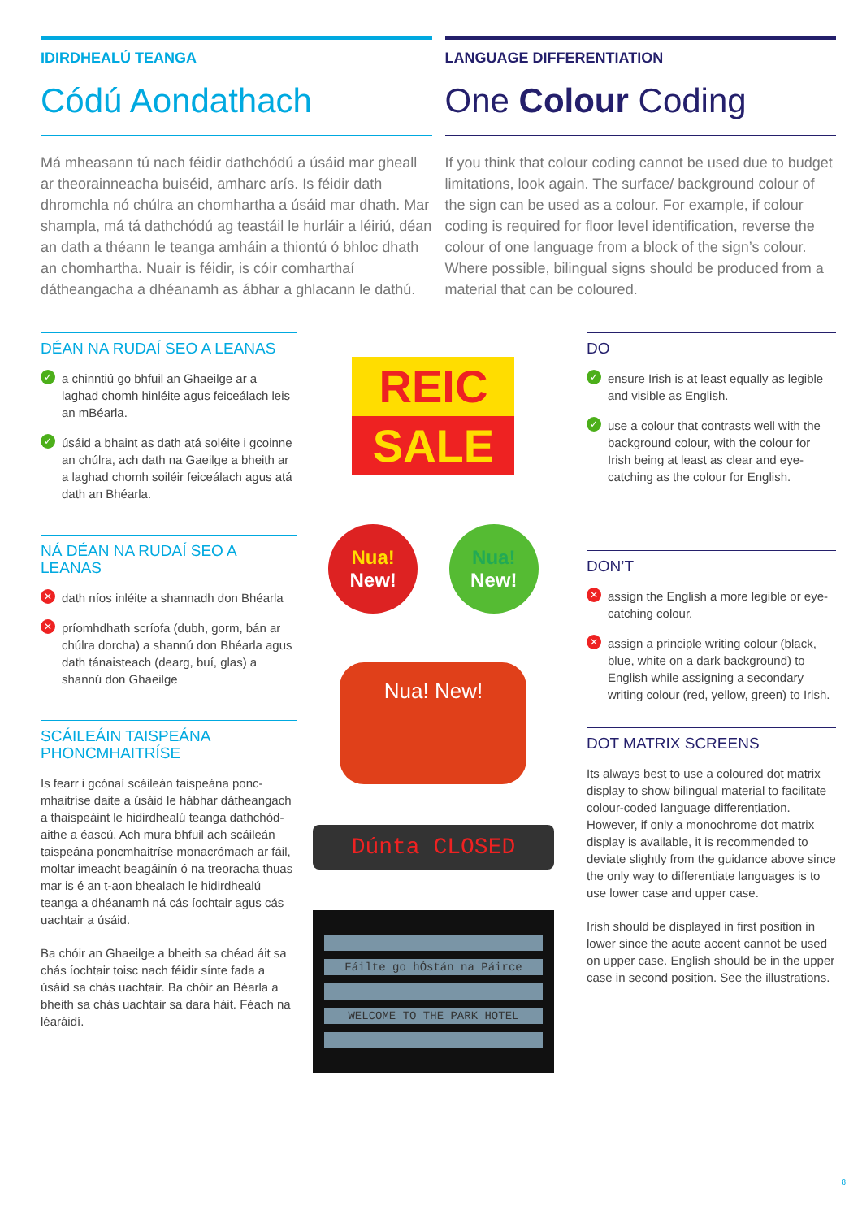IDIRDHEALÚ TEANGA
Códú Aondathach
Má mheasann tú nach féidir dathchódú a úsáid mar gheall ar theorainneacha buiséid, amharc arís. Is féidir dath dhromchla nó chúlra an chomhartha a úsáid mar dhath. Mar shampla, má tá dathchódú ag teastáil le hurláir a léiriú, déan an dath a théann le teanga amháin a thiontú ó bhloc dhath an chomhartha. Nuair is féidir, is cóir comharthaí dátheangacha a dhéanamh as ábhar a ghlacann le dathú.
LANGUAGE DIFFERENTIATION
One Colour Coding
If you think that colour coding cannot be used due to budget limitations, look again. The surface/ background colour of the sign can be used as a colour. For example, if colour coding is required for floor level identification, reverse the colour of one language from a block of the sign’s colour. Where possible, bilingual signs should be produced from a material that can be coloured.
DÉAN NA RUDAÍ SEO A LEANAS
✓ a chinntiú go bhfuil an Ghaeilge ar a laghad chomh hinléite agus feiceálach leis an mBéarla.
✓ úsáid a bhaint as dath atá soléite i gcoinne an chúlra, ach dath na Gaeilge a bheith ar a laghad chomh soiléir feiceálach agus atá dath an Bhéarla.
NÁ DÉAN NA RUDAÍ SEO A LEANAS
✕ dath níos inléite a shannadh don Bhéarla
✕ príomhdhath scríofa (dubh, gorm, bán ar chúlra dorcha) a shannú don Bhéarla agus dath tánaisteach (dearg, buí, glas) a shannú don Ghaeilge
SCÁILEÁIN TAISPEÁNA PHONCMHAITRÍSE
Is fearr i gcónaí scáileán taispeána ponc-mhaitríse daite a úsáid le hábhar dátheangach a thaispeáint le hidirdhealú teanga dathchód-aithe a éascú. Ach mura bhfuil ach scáileán taispeána poncmhaitríse monacrómach ar fáil, moltar imeacht beagáinín ó na treoracha thuas mar is é an t-aon bhealach le hidirdhealú teanga a dhéanamh ná cás íochtair agus cás uachtair a úsáid.
Ba chóir an Ghaeilge a bheith sa chéad áit sa chás íochtair toisc nach féidir sínte fada a úsáid sa chás uachtair. Ba chóir an Béarla a bheith sa chás uachtair sa dara háit. Féach na léaráidí.
REIC
SALE
Nua!
New!
Nua!
New!
Nua! New!
Dúnta CLOSED
Fáilte go hÓstán na Páirce
WELCOME TO THE PARK HOTEL
DO
✓ ensure Irish is at least equally as legible and visible as English.
✓ use a colour that contrasts well with the background colour, with the colour for Irish being at least as clear and eye-catching as the colour for English.
DON’T
✕ assign the English a more legible or eye-catching colour.
✕ assign a principle writing colour (black, blue, white on a dark background) to English while assigning a secondary writing colour (red, yellow, green) to Irish.
DOT MATRIX SCREENS
Its always best to use a coloured dot matrix display to show bilingual material to facilitate colour-coded language differentiation. However, if only a monochrome dot matrix display is available, it is recommended to deviate slightly from the guidance above since the only way to differentiate languages is to use lower case and upper case.
Irish should be displayed in first position in lower since the acute accent cannot be used on upper case. English should be in the upper case in second position. See the illustrations.
8